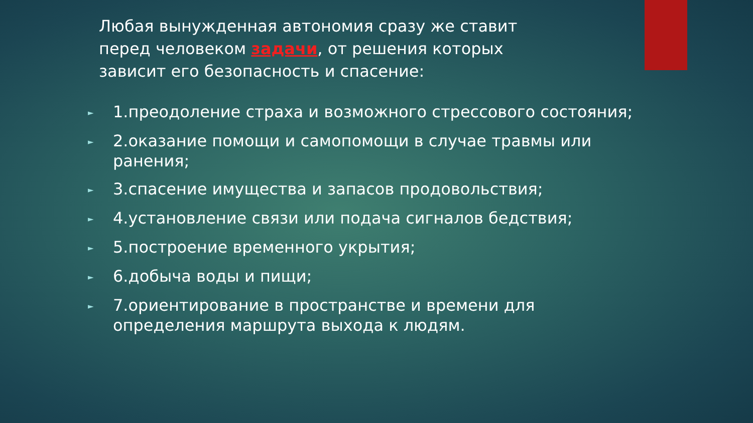Любая вынужденная автономия сразу же ставит перед человеком задачи, от решения которых зависит его безопасность и спасение:
► 1.преодоление страха и возможного стрессового состояния;
► 2.оказание помощи и самопомощи в случае травмы или ранения;
► 3.спасение имущества и запасов продовольствия;
► 4.установление связи или подача сигналов бедствия;
► 5.построение временного укрытия;
► 6.добыча воды и пищи;
► 7.ориентирование в пространстве и времени для определения маршрута выхода к людям.